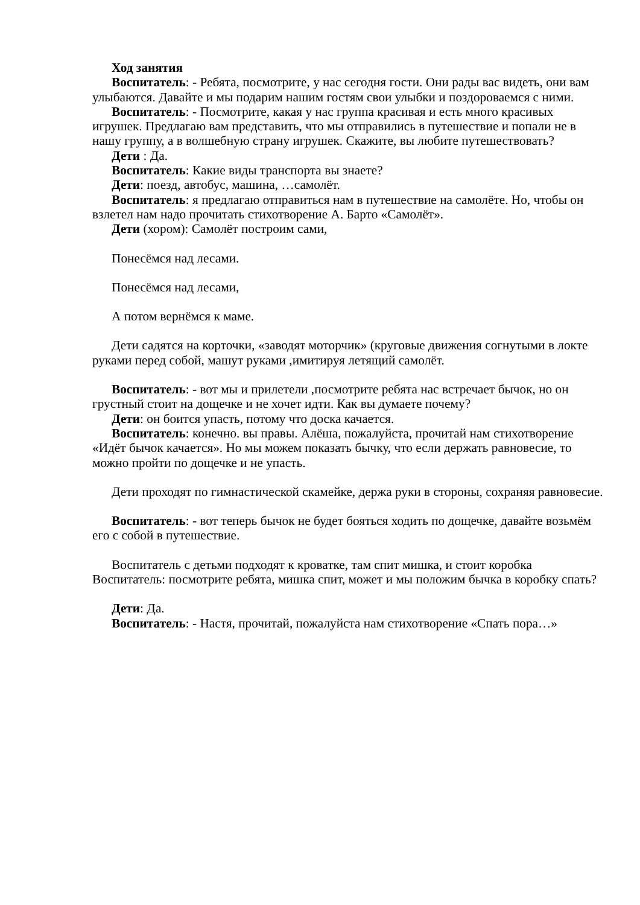Ход занятия
Воспитатель: - Ребята, посмотрите, у нас сегодня гости. Они рады вас видеть, они вам улыбаются. Давайте и мы подарим нашим гостям свои улыбки и поздороваемся с ними.
Воспитатель: - Посмотрите, какая у нас группа красивая и есть много красивых игрушек. Предлагаю вам представить, что мы отправились в путешествие и попали не в нашу группу, а в волшебную страну игрушек. Скажите, вы любите путешествовать?
Дети : Да.
Воспитатель: Какие виды транспорта вы знаете?
Дети: поезд, автобус, машина, …самолёт.
Воспитатель: я предлагаю отправиться нам в путешествие на самолёте. Но, чтобы он взлетел нам надо прочитать стихотворение А. Барто «Самолёт».
Дети (хором): Самолёт построим сами,
Понесёмся над лесами.
Понесёмся над лесами,
А потом вернёмся к маме.
Дети садятся на корточки, «заводят моторчик» (круговые движения согнутыми в локте руками перед собой, машут руками ,имитируя летящий самолёт.
Воспитатель: - вот мы и прилетели ,посмотрите ребята нас встречает бычок, но он грустный стоит на дощечке и не хочет идти. Как вы думаете почему?
Дети: он боится упасть, потому что доска качается.
Воспитатель: конечно. вы правы. Алёша, пожалуйста, прочитай нам стихотворение «Идёт бычок качается». Но мы можем показать бычку, что если держать равновесие, то можно пройти по дощечке и не упасть.
Дети проходят по гимнастической скамейке, держа руки в стороны, сохраняя равновесие.
Воспитатель: - вот теперь бычок не будет бояться ходить по дощечке, давайте возьмём его с собой в путешествие.
Воспитатель с детьми подходят к кроватке, там спит мишка, и стоит коробка Воспитатель: посмотрите ребята, мишка спит, может и мы положим бычка в коробку спать?
Дети: Да.
Воспитатель: - Настя, прочитай, пожалуйста нам стихотворение «Спать пора…»